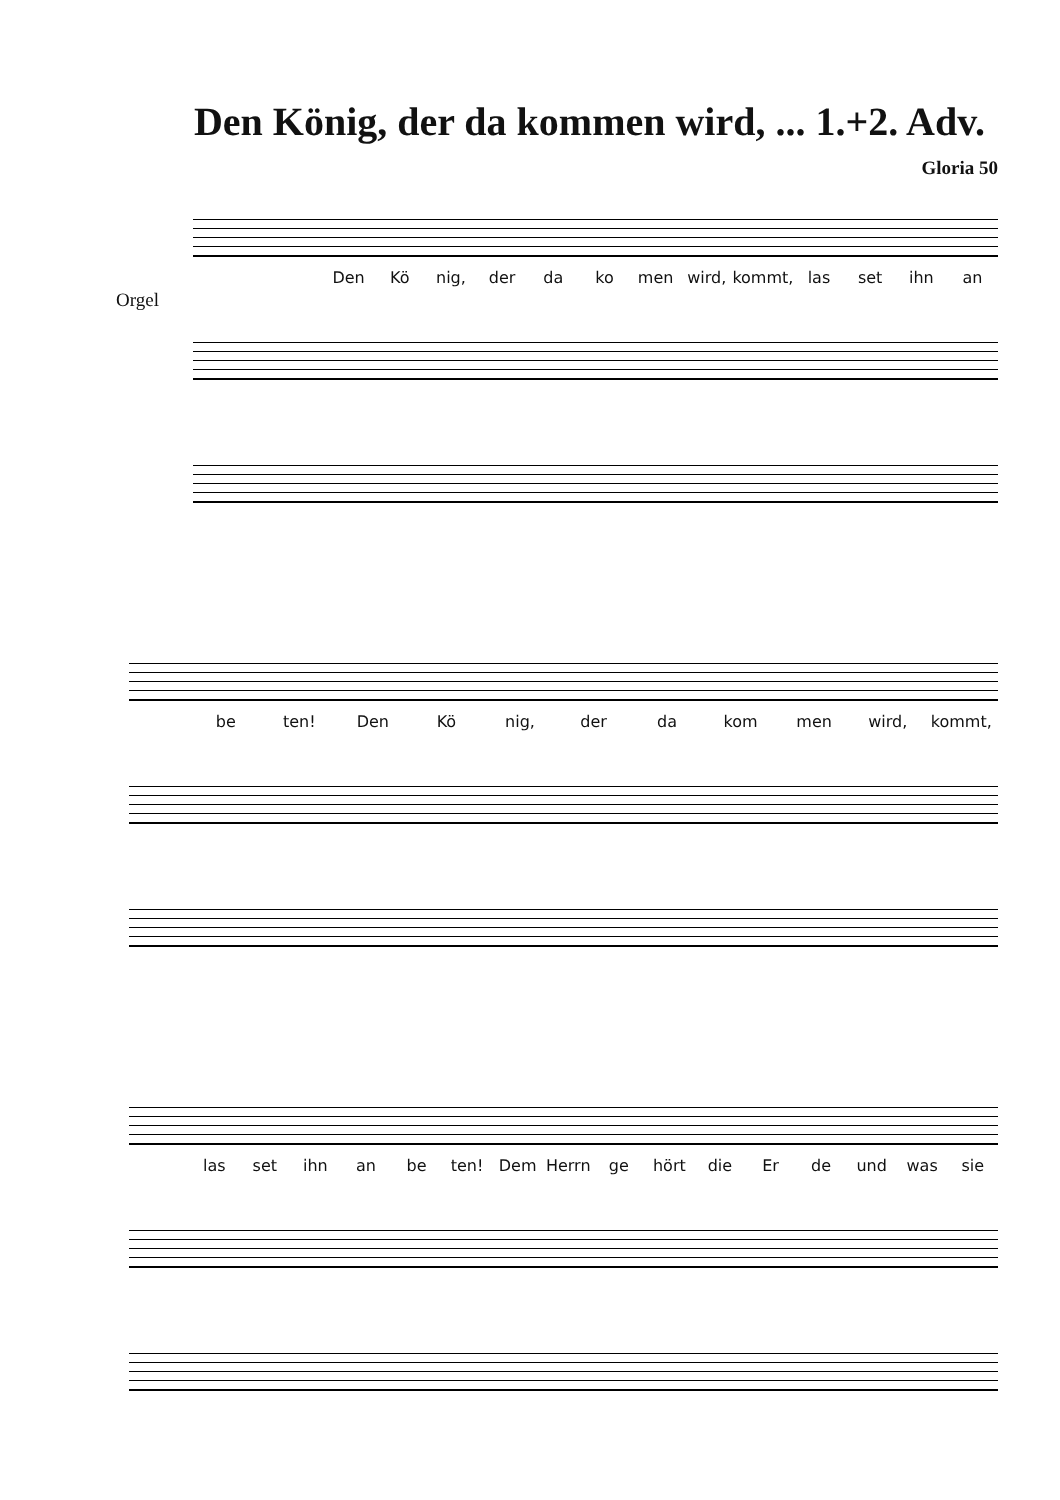Den König, der da kommen wird, ... 1.+2. Adv.
Gloria 50
Orgel
Den Kö nig, der da ko men wird, kommt, las set ihn an
be ten! Den Kö nig, der da kom men wird, kommt,
las set ihn an be ten! Dem Herrn ge hört die Er de und was sie